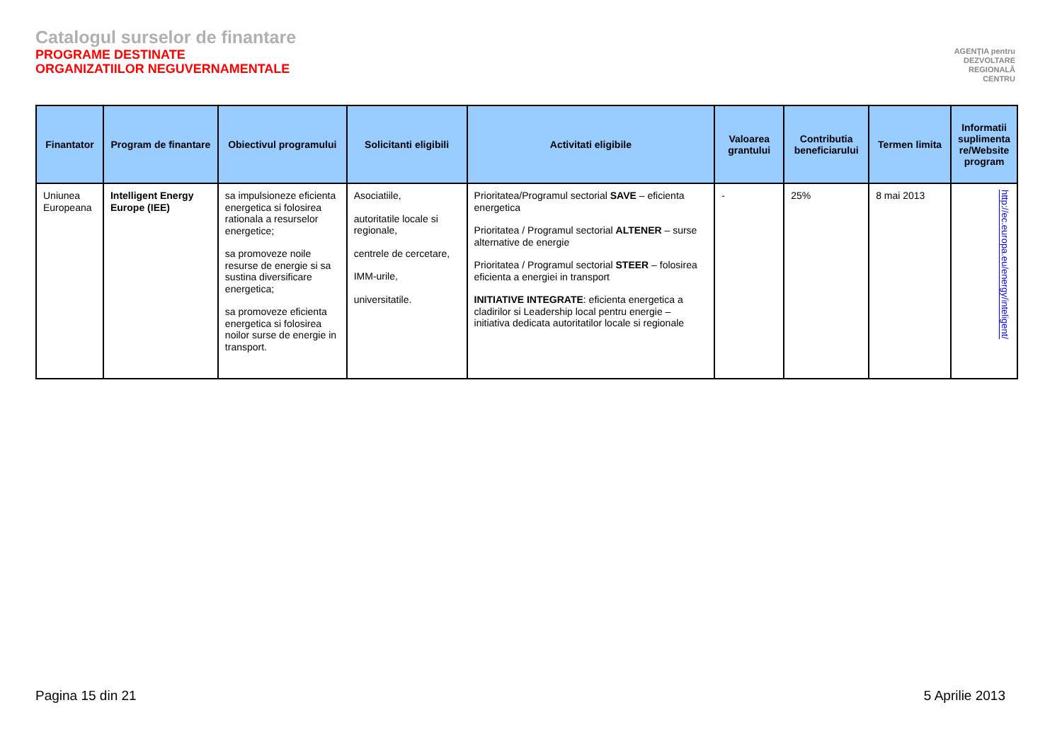Catalogul surselor de finantare
PROGRAME DESTINATE
ORGANIZATIILOR NEGUVERNAMENTALE
AGENŢIA pentru
DEZVOLTARE
REGIONALĂ
CENTRU
| Finantator | Program de finantare | Obiectivul programului | Solicitanti eligibili | Activitati eligibile | Valoarea grantului | Contributia beneficiarului | Termen limita | Informatii suplimenta re/Website program |
| --- | --- | --- | --- | --- | --- | --- | --- | --- |
| Uniunea Europeana | Intelligent Energy Europe (IEE) | sa impulsioneze eficienta energetica si folosirea rationala a resurselor energetice; sa promoveze noile resurse de energie si sa sustina diversificare energetica; sa promoveze eficienta energetica si folosirea noilor surse de energie in transport. | Asociatiile, autoritatile locale si regionale, centrele de cercetare, IMM-urile, universitatile. | Prioritatea/Programul sectorial SAVE – eficienta energetica Prioritatea / Programul sectorial ALTENER – surse alternative de energie Prioritatea / Programul sectorial STEER – folosirea eficienta a energiei in transport INITIATIVE INTEGRATE : eficienta energetica a cladirilor si Leadership local pentru energie – initiativa dedicata autoritatilor locale si regionale | - | 25% | 8 mai 2013 | http://ec.europa.eu/energy/inteligent/ |
Pagina 15 din 21 5 Aprilie 2013